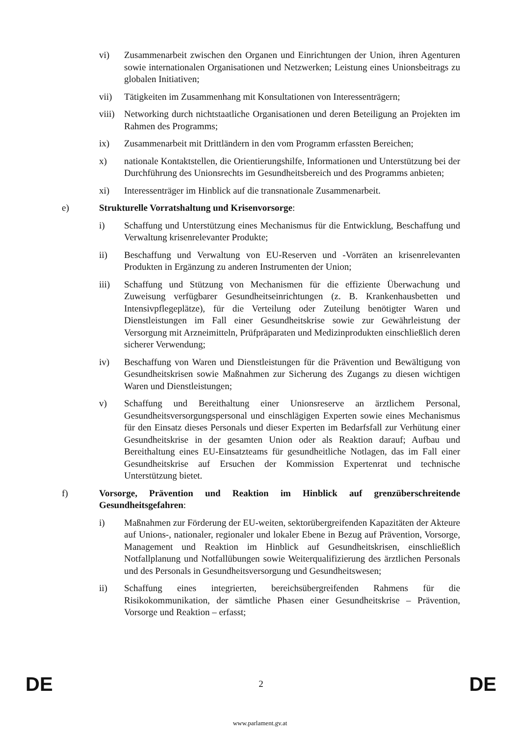vi) Zusammenarbeit zwischen den Organen und Einrichtungen der Union, ihren Agenturen sowie internationalen Organisationen und Netzwerken; Leistung eines Unionsbeitrags zu globalen Initiativen;
vii) Tätigkeiten im Zusammenhang mit Konsultationen von Interessenträgern;
viii)
Networking durch nichtstaatliche Organisationen und deren Beteiligung an Projekten im Rahmen des Programms;
ix) Zusammenarbeit mit Drittländern in den vom Programm erfassten Bereichen;
x) nationale Kontaktstellen, die Orientierungshilfe, Informationen und Unterstützung bei der Durchführung des Unionsrechts im Gesundheitsbereich und des Programms anbieten;
xi) Interessenträger im Hinblick auf die transnationale Zusammenarbeit.
e) Strukturelle Vorratshaltung und Krisenvorsorge:
i) Schaffung und Unterstützung eines Mechanismus für die Entwicklung, Beschaffung und Verwaltung krisenrelevanter Produkte;
ii) Beschaffung und Verwaltung von EU-Reserven und -Vorräten an krisenrelevanten Produkten in Ergänzung zu anderen Instrumenten der Union;
iii) Schaffung und Stützung von Mechanismen für die effiziente Überwachung und Zuweisung verfügbarer Gesundheitseinrichtungen (z. B. Krankenhausbetten und Intensivpflegeplätze), für die Verteilung oder Zuteilung benötigter Waren und Dienstleistungen im Fall einer Gesundheitskrise sowie zur Gewährleistung der Versorgung mit Arzneimitteln, Prüfpräparaten und Medizinprodukten einschließlich deren sicherer Verwendung;
iv) Beschaffung von Waren und Dienstleistungen für die Prävention und Bewältigung von Gesundheitskrisen sowie Maßnahmen zur Sicherung des Zugangs zu diesen wichtigen Waren und Dienstleistungen;
v) Schaffung und Bereithaltung einer Unionsreserve an ärztlichem Personal, Gesundheitsversorgungspersonal und einschlägigen Experten sowie eines Mechanismus für den Einsatz dieses Personals und dieser Experten im Bedarfsfall zur Verhütung einer Gesundheitskrise in der gesamten Union oder als Reaktion darauf; Aufbau und Bereithaltung eines EU-Einsatzteams für gesundheitliche Notlagen, das im Fall einer Gesundheitskrise auf Ersuchen der Kommission Expertenrat und technische Unterstützung bietet.
f) Vorsorge, Prävention und Reaktion im Hinblick auf grenzüberschreitende Gesundheitsgefahren:
i) Maßnahmen zur Förderung der EU-weiten, sektorübergreifenden Kapazitäten der Akteure auf Unions-, nationaler, regionaler und lokaler Ebene in Bezug auf Prävention, Vorsorge, Management und Reaktion im Hinblick auf Gesundheitskrisen, einschließlich Notfallplanung und Notfallübungen sowie Weiterqualifizierung des ärztlichen Personals und des Personals in Gesundheitsversorgung und Gesundheitswesen;
ii) Schaffung eines integrierten, bereichsübergreifenden Rahmens für die Risikokommunikation, der sämtliche Phasen einer Gesundheitskrise – Prävention, Vorsorge und Reaktion – erfasst;
DE 2 DE
www.parlament.gv.at